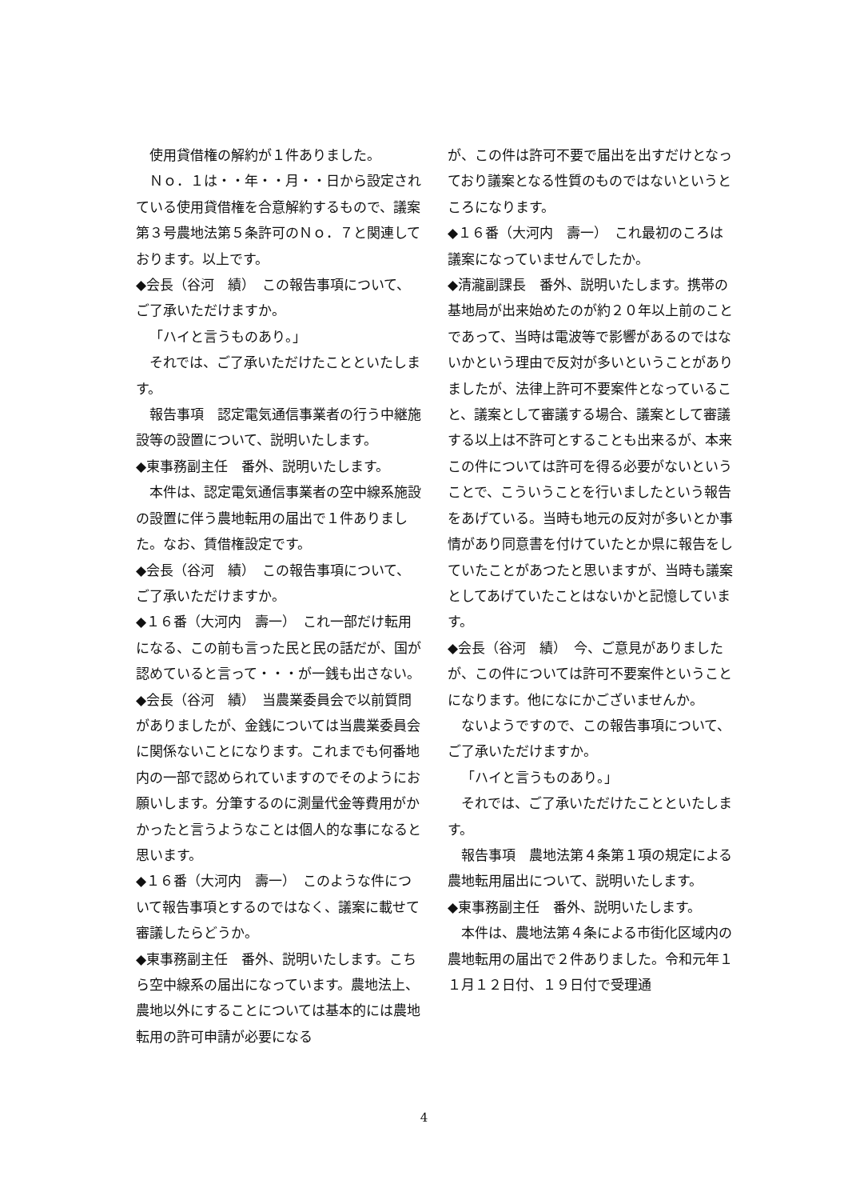使用貸借権の解約が１件ありました。
Ｎｏ．１は・・年・・月・・日から設定されている使用貸借権を合意解約するもので、議案第３号農地法第５条許可のＮｏ．７と関連しております。以上です。
◆会長（谷河　績）　この報告事項について、ご了承いただけますか。
「ハイと言うものあり。」
それでは、ご了承いただけたことといたします。
報告事項　認定電気通信事業者の行う中継施設等の設置について、説明いたします。
◆東事務副主任　番外、説明いたします。
本件は、認定電気通信事業者の空中線系施設の設置に伴う農地転用の届出で１件ありました。なお、賃借権設定です。
◆会長（谷河　績）　この報告事項について、ご了承いただけますか。
◆１６番（大河内　壽一）　これ一部だけ転用になる、この前も言った民と民の話だが、国が認めていると言って・・・が一銭も出さない。
◆会長（谷河　績）　当農業委員会で以前質問がありましたが、金銭については当農業委員会に関係ないことになります。これまでも何番地内の一部で認められていますのでそのようにお願いします。分筆するのに測量代金等費用がかかったと言うようなことは個人的な事になると思います。
◆１６番（大河内　壽一）　このような件について報告事項とするのではなく、議案に載せて審議したらどうか。
◆東事務副主任　番外、説明いたします。こちら空中線系の届出になっています。農地法上、農地以外にすることについては基本的には農地転用の許可申請が必要になる
が、この件は許可不要で届出を出すだけとなっており議案となる性質のものではないというところになります。
◆１６番（大河内　壽一）　これ最初のころは議案になっていませんでしたか。
◆清瀧副課長　番外、説明いたします。携帯の基地局が出来始めたのが約２０年以上前のことであって、当時は電波等で影響があるのではないかという理由で反対が多いということがありましたが、法律上許可不要案件となっていること、議案として審議する場合、議案として審議する以上は不許可とすることも出来るが、本来この件については許可を得る必要がないということで、こういうことを行いましたという報告をあげている。当時も地元の反対が多いとか事情があり同意書を付けていたとか県に報告をしていたことがあつたと思いますが、当時も議案としてあげていたことはないかと記憶しています。
◆会長（谷河　績）　今、ご意見がありましたが、この件については許可不要案件ということになります。他になにかございませんか。
ないようですので、この報告事項について、ご了承いただけますか。
「ハイと言うものあり。」
それでは、ご了承いただけたことといたします。
報告事項　農地法第４条第１項の規定による農地転用届出について、説明いたします。
◆東事務副主任　番外、説明いたします。
本件は、農地法第４条による市街化区域内の農地転用の届出で２件ありました。令和元年１１月１２日付、１９日付で受理通
4